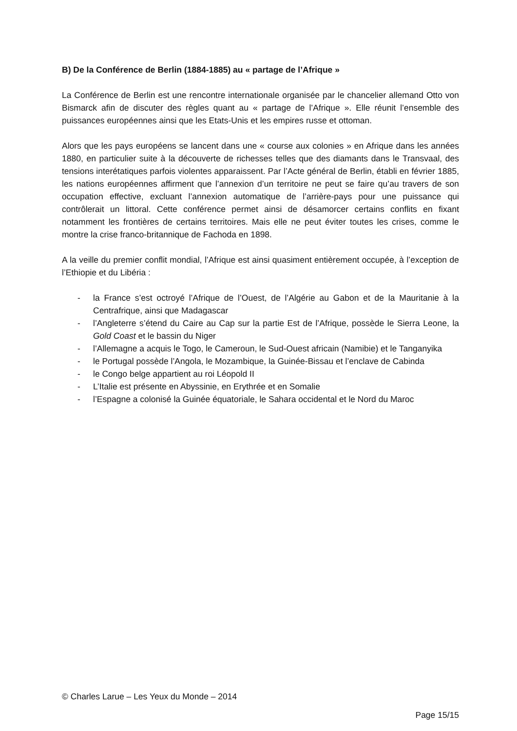B) De la Conférence de Berlin (1884-1885) au « partage de l’Afrique »
La Conférence de Berlin est une rencontre internationale organisée par le chancelier allemand Otto von Bismarck afin de discuter des règles quant au « partage de l’Afrique ». Elle réunit l’ensemble des puissances européennes ainsi que les Etats-Unis et les empires russe et ottoman.
Alors que les pays européens se lancent dans une « course aux colonies » en Afrique dans les années 1880, en particulier suite à la découverte de richesses telles que des diamants dans le Transvaal, des tensions interétatiques parfois violentes apparaissent. Par l’Acte général de Berlin, établi en février 1885, les nations européennes affirment que l’annexion d’un territoire ne peut se faire qu’au travers de son occupation effective, excluant l’annexion automatique de l’arrière-pays pour une puissance qui contrôlerait un littoral. Cette conférence permet ainsi de désamorcer certains conflits en fixant notamment les frontières de certains territoires. Mais elle ne peut éviter toutes les crises, comme le montre la crise franco-britannique de Fachoda en 1898.
A la veille du premier conflit mondial, l’Afrique est ainsi quasiment entièrement occupée, à l’exception de l’Ethiopie et du Libéria :
- la France s’est octroyé l’Afrique de l’Ouest, de l’Algérie au Gabon et de la Mauritanie à la Centrafrique, ainsi que Madagascar
- l’Angleterre s’étend du Caire au Cap sur la partie Est de l’Afrique, possède le Sierra Leone, la Gold Coast et le bassin du Niger
- l’Allemagne a acquis le Togo, le Cameroun, le Sud-Ouest africain (Namibie) et le Tanganyika
- le Portugal possède l’Angola, le Mozambique, la Guinée-Bissau et l’enclave de Cabinda
- le Congo belge appartient au roi Léopold II
- L’Italie est présente en Abyssinie, en Erythrée et en Somalie
- l’Espagne a colonisé la Guinée équatoriale, le Sahara occidental et le Nord du Maroc
© Charles Larue – Les Yeux du Monde – 2014
Page 15/15